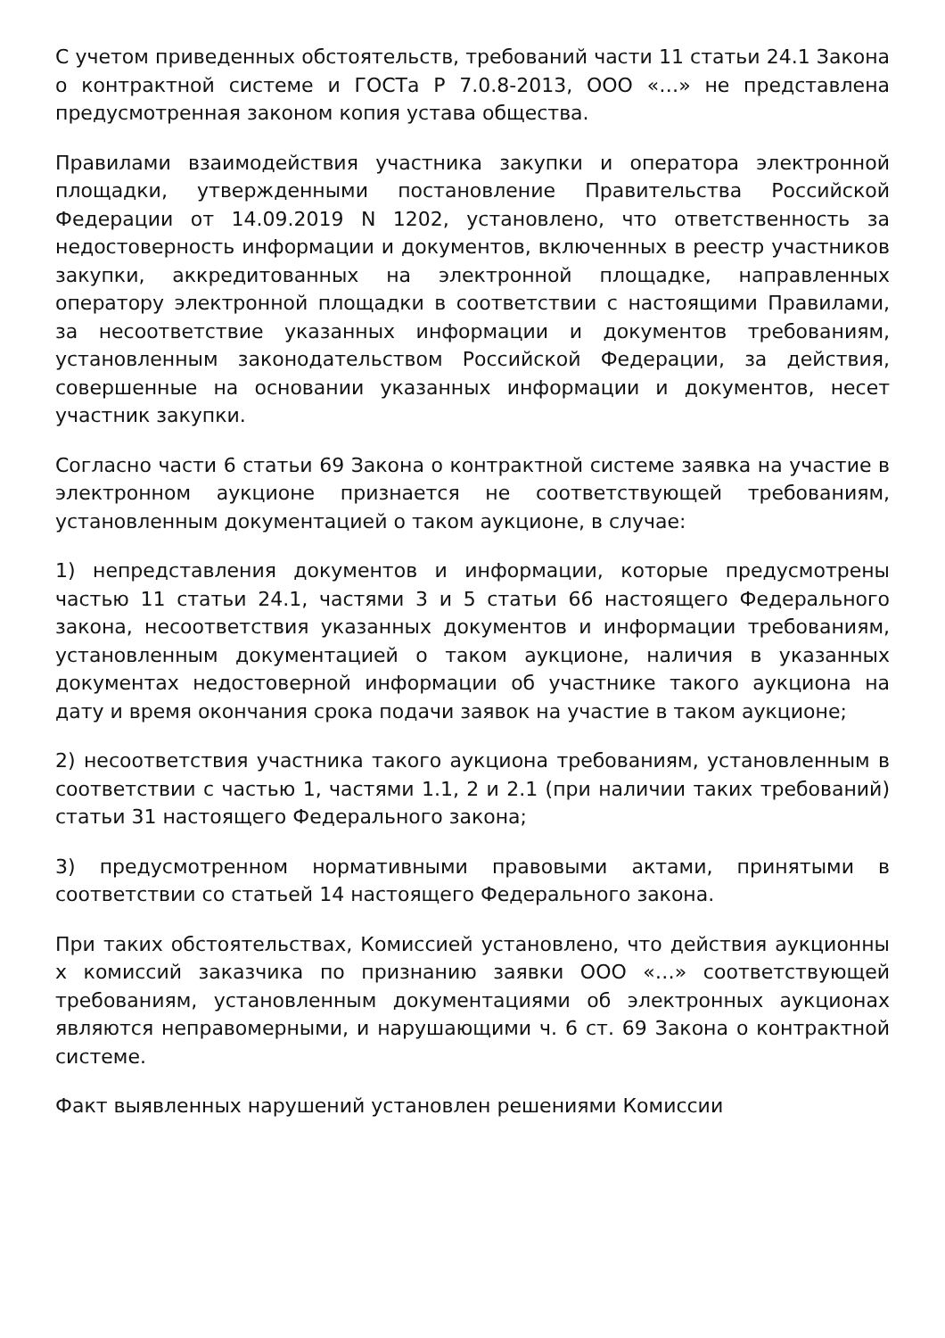С учетом приведенных обстоятельств, требований части 11 статьи 24.1 Закона о контрактной системе и ГОСТа Р 7.0.8-2013, ООО «…» не представлена предусмотренная законом копия устава общества.
Правилами взаимодействия участника закупки и оператора электронной площадки, утвержденными постановление Правительства Российской Федерации от 14.09.2019 N 1202, установлено, что ответственность за недостоверность информации и документов, включенных в реестр участников закупки, аккредитованных на электронной площадке, направленных оператору электронной площадки в соответствии с настоящими Правилами, за несоответствие указанных информации и документов требованиям, установленным законодательством Российской Федерации, за действия, совершенные на основании указанных информации и документов, несет участник закупки.
Согласно части 6 статьи 69 Закона о контрактной системе заявка на участие в электронном аукционе признается не соответствующей требованиям, установленным документацией о таком аукционе, в случае:
1) непредставления документов и информации, которые предусмотрены частью 11 статьи 24.1, частями 3 и 5 статьи 66 настоящего Федерального закона, несоответствия указанных документов и информации требованиям, установленным документацией о таком аукционе, наличия в указанных документах недостоверной информации об участнике такого аукциона на дату и время окончания срока подачи заявок на участие в таком аукционе;
2) несоответствия участника такого аукциона требованиям, установленным в соответствии с частью 1, частями 1.1, 2 и 2.1 (при наличии таких требований) статьи 31 настоящего Федерального закона;
3) предусмотренном нормативными правовыми актами, принятыми в соответствии со статьей 14 настоящего Федерального закона.
При таких обстоятельствах, Комиссией установлено, что действия аукционны х комиссий заказчика по признанию заявки ООО «…» соответствующей требованиям, установленным документациями об электронных аукционах являются неправомерными, и нарушающими ч. 6 ст. 69 Закона о контрактной системе.
Факт выявленных нарушений установлен решениями Комиссии